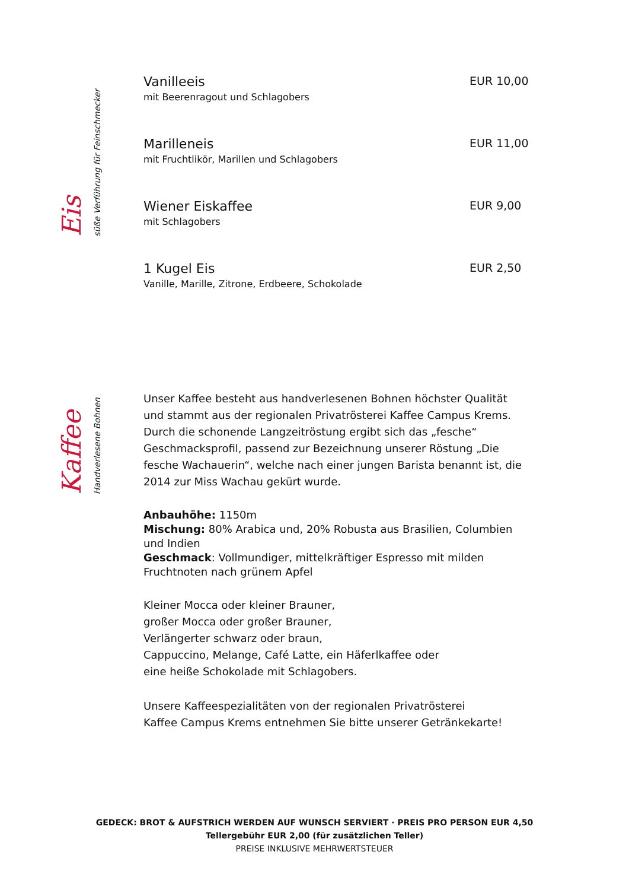Eis süße Verführung für Feinschmecker
Vanilleeis
mit Beerenragout und Schlagobers
EUR 10,00
Marilleneis
mit Fruchtlikör, Marillen und Schlagobers
EUR 11,00
Wiener Eiskaffee
mit Schlagobers
EUR 9,00
1 Kugel Eis
Vanille, Marille, Zitrone, Erdbeere, Schokolade
EUR 2,50
Kaffee Handverlesene Bohnen
Unser Kaffee besteht aus handverlesenen Bohnen höchster Qualität und stammt aus der regionalen Privatrösterei Kaffee Campus Krems. Durch die schonende Langzeitröstung ergibt sich das „fesche“ Geschmacksprofil, passend zur Bezeichnung unserer Röstung „Die fesche Wachauerin“, welche nach einer jungen Barista benannt ist, die 2014 zur Miss Wachau gekürt wurde.
Anbauhöhe: 1150m
Mischung: 80% Arabica und, 20% Robusta aus Brasilien, Columbien und Indien
Geschmack: Vollmundiger, mittelkräftiger Espresso mit milden Fruchtnoten nach grünem Apfel
Kleiner Mocca oder kleiner Brauner,
großer Mocca oder großer Brauner,
Verlängerter schwarz oder braun,
Cappuccino, Melange, Café Latte, ein Häferlkaffee oder
eine heiße Schokolade mit Schlagobers.
Unsere Kaffeespezialitäten von der regionalen Privatrösterei
Kaffee Campus Krems entnehmen Sie bitte unserer Getränkekarte!
GEDECK: BROT & AUFSTRICH WERDEN AUF WUNSCH SERVIERT · PREIS PRO PERSON EUR 4,50
Tellergebühr EUR 2,00 (für zusätzlichen Teller)
PREISE INKLUSIVE MEHRWERTSTEUER